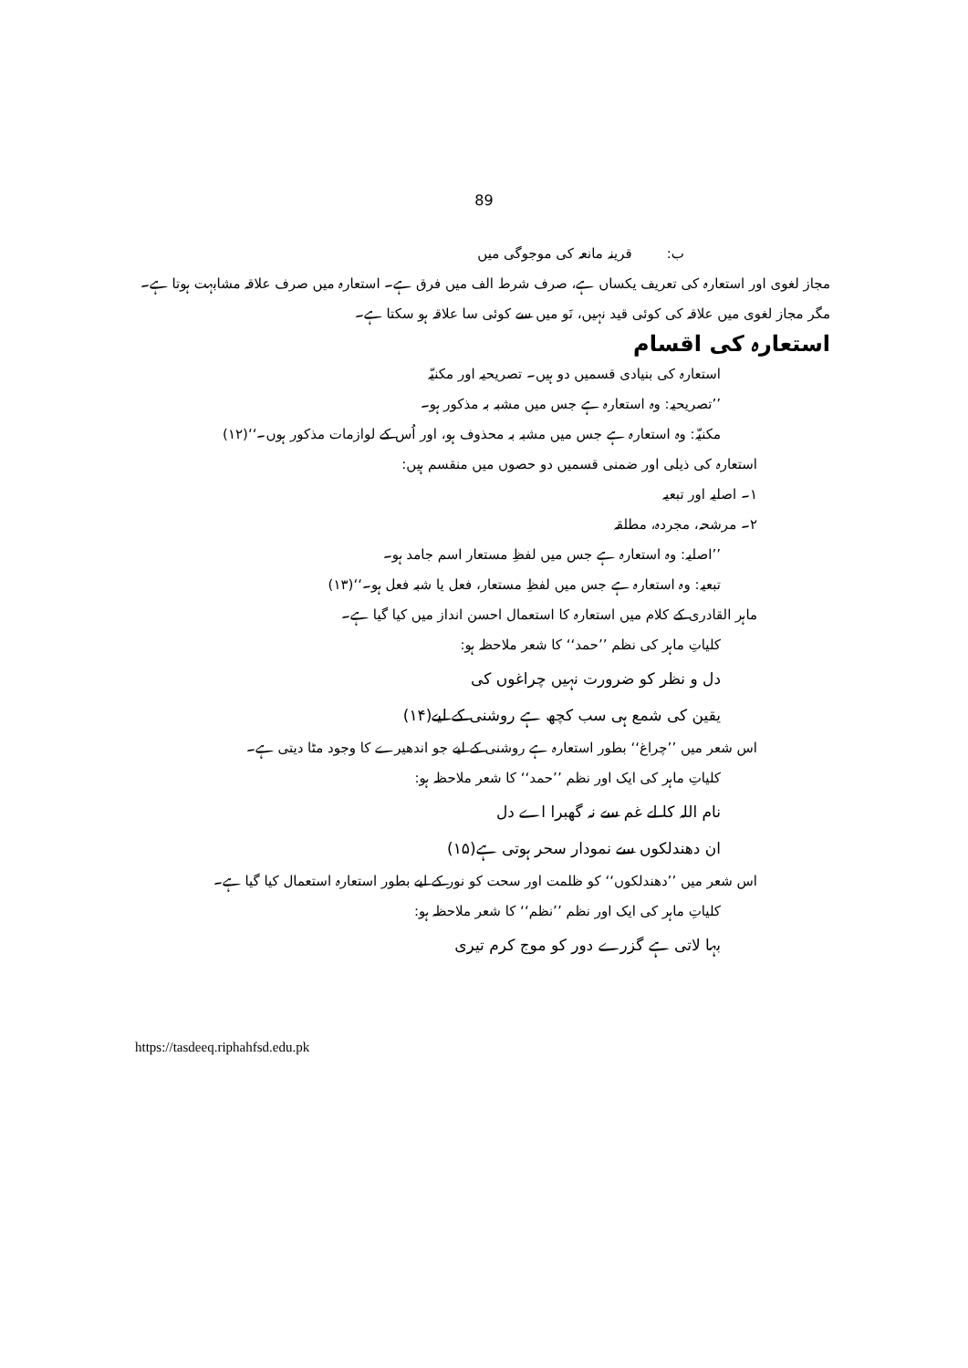89
ب: قرینہ مانعہ کی موجوگی میں
مجاز لغوی اور استعارہ کی تعریف یکساں ہے، صرف شرط الف میں فرق ہے۔ استعارہ میں صرف علاقہ مشابہت ہوتا ہے۔ مگر مجاز لغوی میں علاقہ کی کوئی قید نہیں، نَو میں سے کوئی سا علاقہ ہو سکتا ہے۔
استعارہ کی اقسام
استعارہ کی بنیادی قسمیں دو ہیں۔ تصریحیہ اور مکنیّہ
’’تصریحیہ: وہ استعارہ ہے جس میں مشبہ بہ مذکور ہو۔
مکنیّہ: وہ استعارہ ہے جس میں مشبہ بہ محذوف ہو، اور اُس کے لوازمات مذکور ہوں۔‘‘(۱۲)
استعارہ کی ذیلی اور ضمنی قسمیں دو حصوں میں منقسم ہیں:
۱۔ اصلیہ اور تبعیہ
۲۔ مرشحہ، مجردہ، مطلقہ
’’اصلیہ: وہ استعارہ ہے جس میں لفظِ مستعار اسم جامد ہو۔
تبعیہ: وہ استعارہ ہے جس میں لفظِ مستعار، فعل یا شبہ فعل ہو۔‘‘(۱۳)
ماہر القادری کے کلام میں استعارہ کا استعمال احسن انداز میں کیا گیا ہے۔
کلیاتِ ماہر کی نظم ’’حمد‘‘ کا شعر ملاحظہ ہو:
دل و نظر کو ضرورت نہیں چراغوں کی
یقین کی شمع ہی سب کچھ ہے روشنی کے لیے(۱۴)
اس شعر میں ’’چراغ‘‘ بطور استعارہ ہے روشنی کے لیے جو اندھیرے کا وجود مٹا دیتی ہے۔
کلیاتِ ماہر کی ایک اور نظم ’’حمد‘‘ کا شعر ملاحظہ ہو:
نام اللہ کا لے غم سے نہ گھبرا اے دل
ان دھندلکوں سے نمودار سحر ہوتی ہے(۱۵)
اس شعر میں ’’دھندلکوں‘‘ کو ظلمت اور سحت کو نور کے لیے بطور استعارہ استعمال کیا گیا ہے۔
کلیاتِ ماہر کی ایک اور نظم ’’نظم‘‘ کا شعر ملاحظہ ہو:
بہا لاتی ہے گزرے دور کو موج کرم تیری
https://tasdeeq.riphahfsd.edu.pk